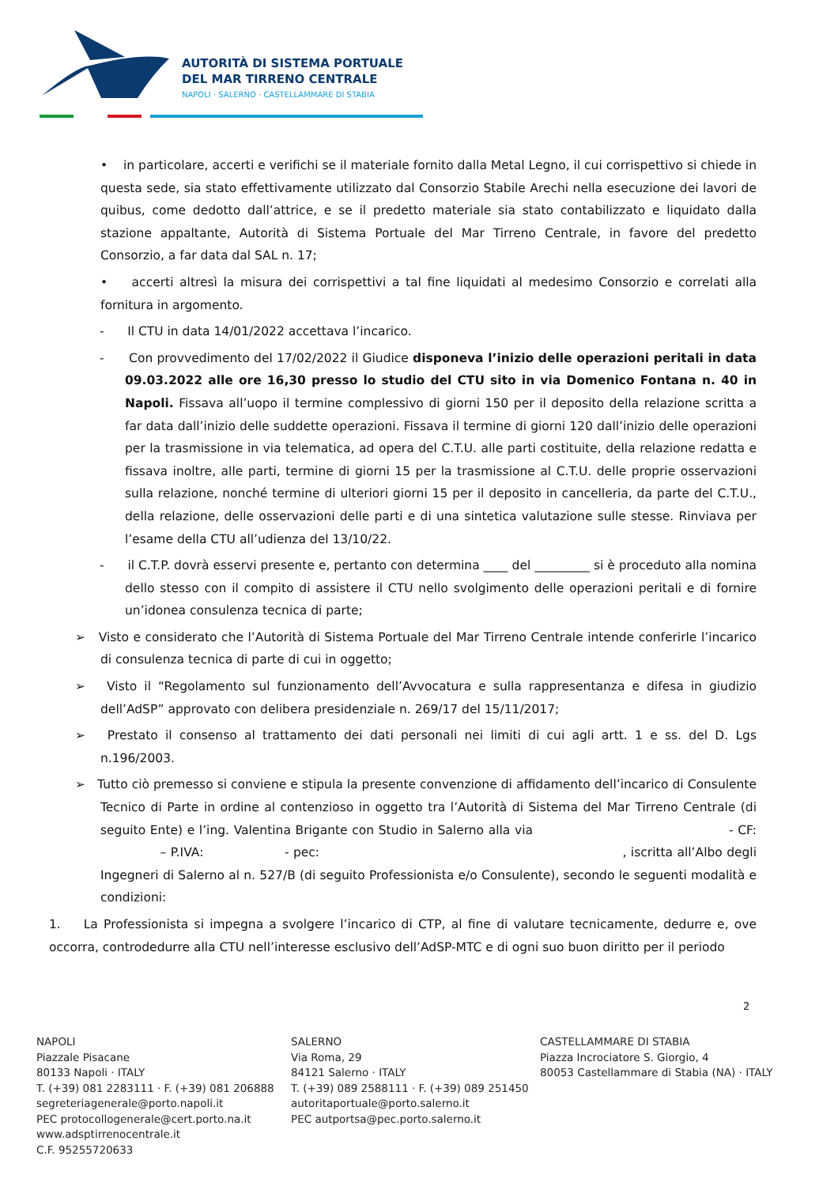AUTORITÀ DI SISTEMA PORTUALE
DEL MAR TIRRENO CENTRALE
NAPOLI · SALERNO · CASTELLAMMARE DI STABIA
• in particolare, accerti e verifichi se il materiale fornito dalla Metal Legno, il cui corrispettivo si chiede in questa sede, sia stato effettivamente utilizzato dal Consorzio Stabile Arechi nella esecuzione dei lavori de quibus, come dedotto dall’attrice, e se il predetto materiale sia stato contabilizzato e liquidato dalla stazione appaltante, Autorità di Sistema Portuale del Mar Tirreno Centrale, in favore del predetto Consorzio, a far data dal SAL n. 17;
• accerti altresì la misura dei corrispettivi a tal fine liquidati al medesimo Consorzio e correlati alla fornitura in argomento.
- Il CTU in data 14/01/2022 accettava l’incarico.
- Con provvedimento del 17/02/2022 il Giudice disponeva l’inizio delle operazioni peritali in data 09.03.2022 alle ore 16,30 presso lo studio del CTU sito in via Domenico Fontana n. 40 in Napoli. Fissava all’uopo il termine complessivo di giorni 150 per il deposito della relazione scritta a far data dall’inizio delle suddette operazioni. Fissava il termine di giorni 120 dall’inizio delle operazioni per la trasmissione in via telematica, ad opera del C.T.U. alle parti costituite, della relazione redatta e fissava inoltre, alle parti, termine di giorni 15 per la trasmissione al C.T.U. delle proprie osservazioni sulla relazione, nonché termine di ulteriori giorni 15 per il deposito in cancelleria, da parte del C.T.U., della relazione, delle osservazioni delle parti e di una sintetica valutazione sulle stesse. Rinviava per l’esame della CTU all’udienza del 13/10/22.
- il C.T.P. dovrà esservi presente e, pertanto con determina ____ del _________ si è proceduto alla nomina dello stesso con il compito di assistere il CTU nello svolgimento delle operazioni peritali e di fornire un’idonea consulenza tecnica di parte;
➢ Visto e considerato che l’Autorità di Sistema Portuale del Mar Tirreno Centrale intende conferirle l’incarico di consulenza tecnica di parte di cui in oggetto;
➢ Visto il “Regolamento sul funzionamento dell’Avvocatura e sulla rappresentanza e difesa in giudizio dell’AdSP” approvato con delibera presidenziale n. 269/17 del 15/11/2017;
➢ Prestato il consenso al trattamento dei dati personali nei limiti di cui agli artt. 1 e ss. del D. Lgs n.196/2003.
➢ Tutto ciò premesso si conviene e stipula la presente convenzione di affidamento dell’incarico di Consulente Tecnico di Parte in ordine al contenzioso in oggetto tra l’Autorità di Sistema del Mar Tirreno Centrale (di seguito Ente) e l’ing. Valentina Brigante con Studio in Salerno alla via - CF: – P.IVA: - pec: , iscritta all’Albo degli Ingegneri di Salerno al n. 527/B (di seguito Professionista e/o Consulente), secondo le seguenti modalità e condizioni:
1. La Professionista si impegna a svolgere l’incarico di CTP, al fine di valutare tecnicamente, dedurre e, ove occorra, controdedurre alla CTU nell’interesse esclusivo dell’AdSP-MTC e di ogni suo buon diritto per il periodo
2
NAPOLI
Piazzale Pisacane
80133 Napoli · ITALY
T. (+39) 081 2283111 · F. (+39) 081 206888
segreteriagenerale@porto.napoli.it
PEC protocollogenerale@cert.porto.na.it
www.adsptirrenocentrale.it
C.F. 95255720633
SALERNO
Via Roma, 29
84121 Salerno · ITALY
T. (+39) 089 2588111 · F. (+39) 089 251450
autoritaportuale@porto.salerno.it
PEC autportsa@pec.porto.salerno.it
CASTELLAMMARE DI STABIA
Piazza Incrociatore S. Giorgio, 4
80053 Castellammare di Stabia (NA) · ITALY